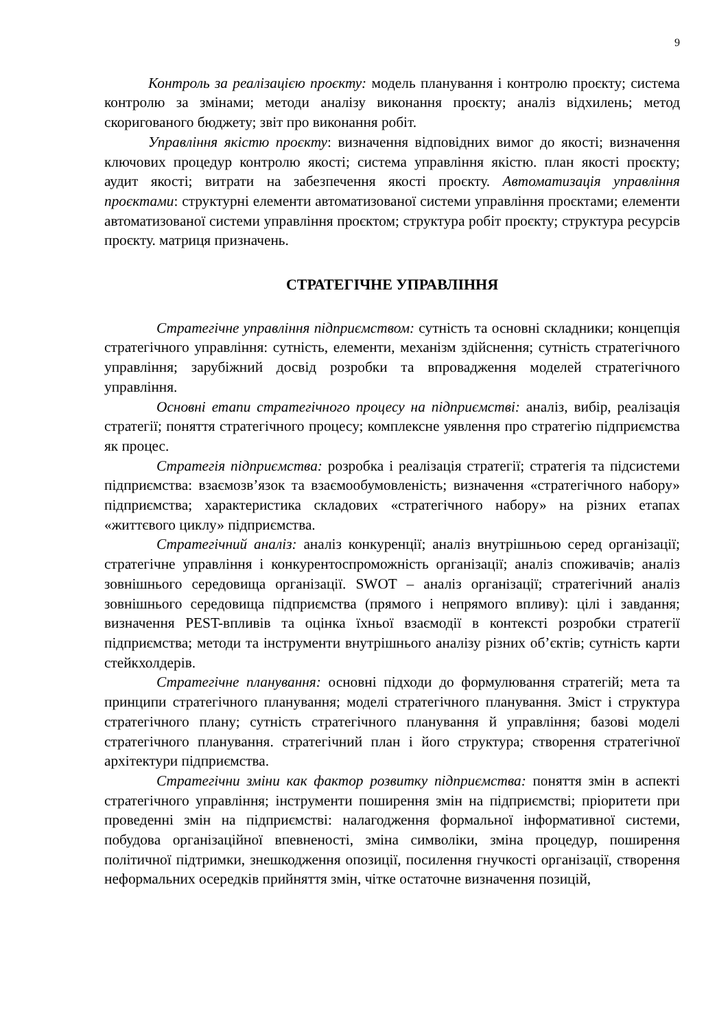9
Контроль за реалізацією проєкту: модель планування і контролю проєкту; система контролю за змінами; методи аналізу виконання проєкту; аналіз відхилень; метод скоригованого бюджету; звіт про виконання робіт.
Управління якістю проєкту: визначення відповідних вимог до якості; визначення ключових процедур контролю якості; система управління якістю. план якості проєкту; аудит якості; витрати на забезпечення якості проєкту. Автоматизація управління проєктами: структурні елементи автоматизованої системи управління проєктами; елементи автоматизованої системи управління проєктом; структура робіт проєкту; структура ресурсів проєкту. матриця призначень.
СТРАТЕГІЧНЕ УПРАВЛІННЯ
Стратегічне управління підприємством: сутність та основні складники; концепція стратегічного управління: сутність, елементи, механізм здійснення; сутність стратегічного управління; зарубіжний досвід розробки та впровадження моделей стратегічного управління.
Основні етапи стратегічного процесу на підприємстві: аналіз, вибір, реалізація стратегії; поняття стратегічного процесу; комплексне уявлення про стратегію підприємства як процес.
Стратегія підприємства: розробка і реалізація стратегії; стратегія та підсистеми підприємства: взаємозв’язок та взаємообумовленість; визначення «стратегічного набору» підприємства; характеристика складових «стратегічного набору» на різних етапах «життєвого циклу» підприємства.
Стратегічний аналіз: аналіз конкуренції; аналіз внутрішньою серед організації; стратегічне управління і конкурентоспроможність організації; аналіз споживачів; аналіз зовнішнього середовища організації. SWOT – аналіз організації; стратегічний аналіз зовнішнього середовища підприємства (прямого і непрямого впливу): цілі і завдання; визначення PEST-впливів та оцінка їхньої взаємодії в контексті розробки стратегії підприємства; методи та інструменти внутрішнього аналізу різних об’єктів; сутність карти стейкхолдерів.
Стратегічне планування: основні підходи до формулювання стратегій; мета та принципи стратегічного планування; моделі стратегічного планування. Зміст і структура стратегічного плану; сутність стратегічного планування й управління; базові моделі стратегічного планування. стратегічний план і його структура; створення стратегічної архітектури підприємства.
Стратегічни зміни как фактор розвитку підприємства: поняття змін в аспекті стратегічного управління; інструменти поширення змін на підприємстві; пріоритети при проведенні змін на підприємстві: налагодження формальної інформативної системи, побудова організаційної впевненості, зміна символіки, зміна процедур, поширення політичної підтримки, знешкодження опозиції, посилення гнучкості організації, створення неформальних осередків прийняття змін, чітке остаточне визначення позицій,